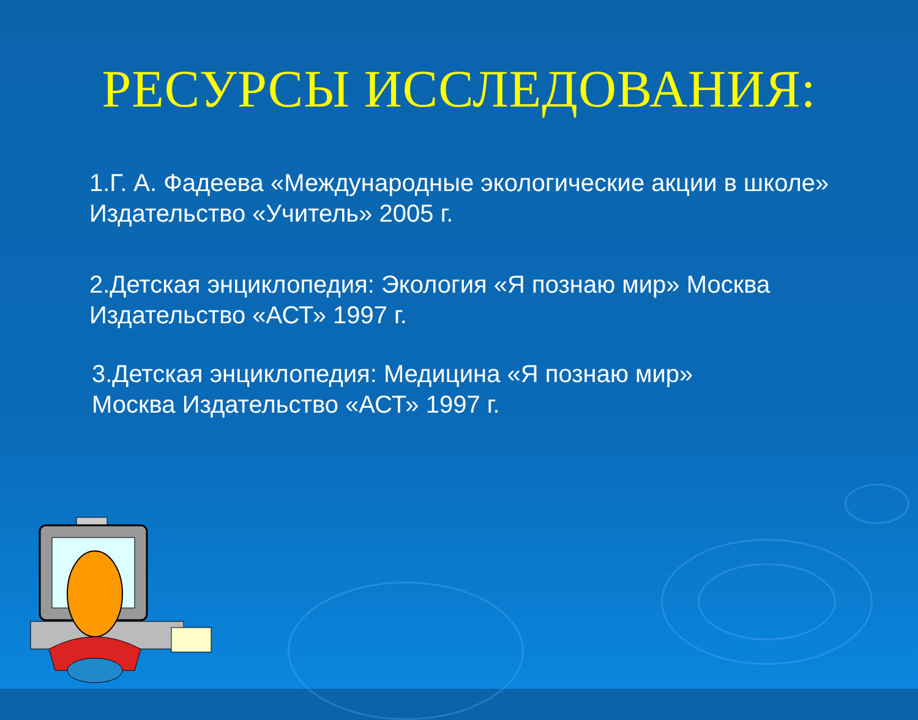РЕСУРСЫ ИССЛЕДОВАНИЯ:
1.Г. А. Фадеева «Международные экологические акции в школе» Издательство «Учитель» 2005 г.
2.Детская энциклопедия: Экология «Я познаю мир» Москва Издательство «АСТ» 1997 г.
3.Детская энциклопедия: Медицина «Я познаю мир» Москва Издательство «АСТ» 1997 г.